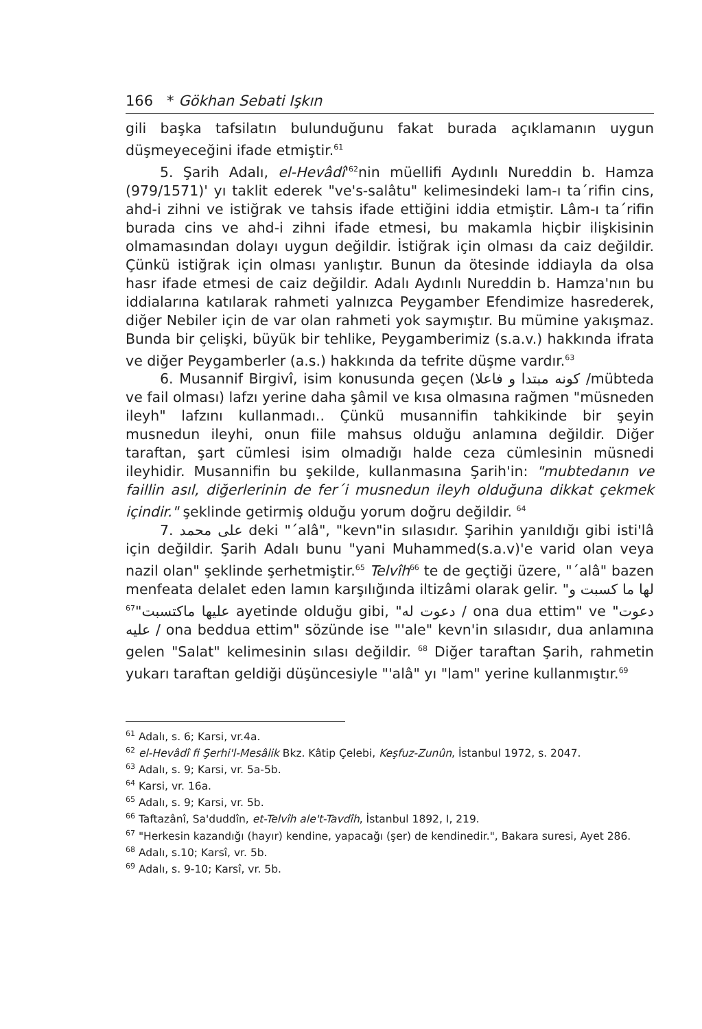166 * Gökhan Sebati Işkın
gili başka tafsilatın bulunduğunu fakat burada açıklamanın uygun düşmeyeceğini ifade etmiştir.<sup>61</sup>
5. Şarih Adalı, el-Hevâdî'<sup>62</sup>nin müellifi Aydınlı Nureddin b. Hamza (979/1571)' yı taklit ederek "ve's-salâtu" kelimesindeki lam-ı ta´rifin cins, ahd-i zihni ve istiğrak ve tahsis ifade ettiğini iddia etmiştir. Lâm-ı ta´rifin burada cins ve ahd-i zihni ifade etmesi, bu makamla hiçbir ilişkisinin olmamasından dolayı uygun değildir. İstiğrak için olması da caiz değildir. Çünkü istiğrak için olması yanlıştır. Bunun da ötesinde iddiayla da olsa hasr ifade etmesi de caiz değildir. Adalı Aydınlı Nureddin b. Hamza'nın bu iddialarına katılarak rahmeti yalnızca Peygamber Efendimize hasrederek, diğer Nebiler için de var olan rahmeti yok saymıştır. Bu mümine yakışmaz. Bunda bir çelişki, büyük bir tehlike, Peygamberimiz (s.a.v.) hakkında ifrata ve diğer Peygamberler (a.s.) hakkında da tefrite düşme vardır.<sup>63</sup>
6. Musannif Birgivî, isim konusunda geçen (كونه مبتدا و فاعلا /mübteda ve fail olması) lafzı yerine daha şâmil ve kısa olmasına rağmen "müsneden ileyh" lafzını kullanmadı.. Çünkü musannifin tahkikinde bir şeyin musnedun ileyhi, onun fiile mahsus olduğu anlamına değildir. Diğer taraftan, şart cümlesi isim olmadığı halde ceza cümlesinin müsnedi ileyhidir. Musannifin bu şekilde, kullanmasına Şarih'in: "mubtedanın ve faillin asıl, diğerlerinin de fer´i musnedun ileyh olduğuna dikkat çekmek içindir." şeklinde getirmiş olduğu yorum doğru değildir. <sup>64</sup>
7. على محمد deki "´alâ", "kevn"in sılasıdır. Şarihin yanıldığı gibi isti'lâ için değildir. Şarih Adalı bunu "yani Muhammed(s.a.v)'e varid olan veya nazil olan" şeklinde şerhetmiştir.<sup>65</sup> Telvîh<sup>66</sup> te de geçtiği üzere, "´alâ" bazen menfeata delalet eden lamın karşılığında iltizâmi olarak gelir. "لها ما كسبت و عليها ماكتسبت"<sup>67</sup> ayetinde olduğu gibi, "دعوت له / ona dua ettim" ve "دعوت عليه / ona beddua ettim" sözünde ise "'ale" kevn'in sılasıdır, dua anlamına gelen "Salat" kelimesinin sılası değildir. <sup>68</sup> Diğer taraftan Şarih, rahmetin yukarı taraftan geldiği düşüncesiyle "'alâ" yı "lam" yerine kullanmıştır.<sup>69</sup>
<sup>61</sup> Adalı, s. 6; Karsi, vr.4a.
<sup>62</sup> el-Hevâdî fi Şerhi'l-Mesâlik Bkz. Kâtip Çelebi, Keşfuz-Zunûn, İstanbul 1972, s. 2047.
<sup>63</sup> Adalı, s. 9; Karsi, vr. 5a-5b.
<sup>64</sup> Karsi, vr. 16a.
<sup>65</sup> Adalı, s. 9; Karsi, vr. 5b.
<sup>66</sup> Taftazânî, Sa'duddîn, et-Telvîh ale't-Tavdîh, İstanbul 1892, I, 219.
<sup>67</sup> "Herkesin kazandığı (hayır) kendine, yapacağı (şer) de kendinedir.", Bakara suresi, Ayet 286.
<sup>68</sup> Adalı, s.10; Karsî, vr. 5b.
<sup>69</sup> Adalı, s. 9-10; Karsî, vr. 5b.